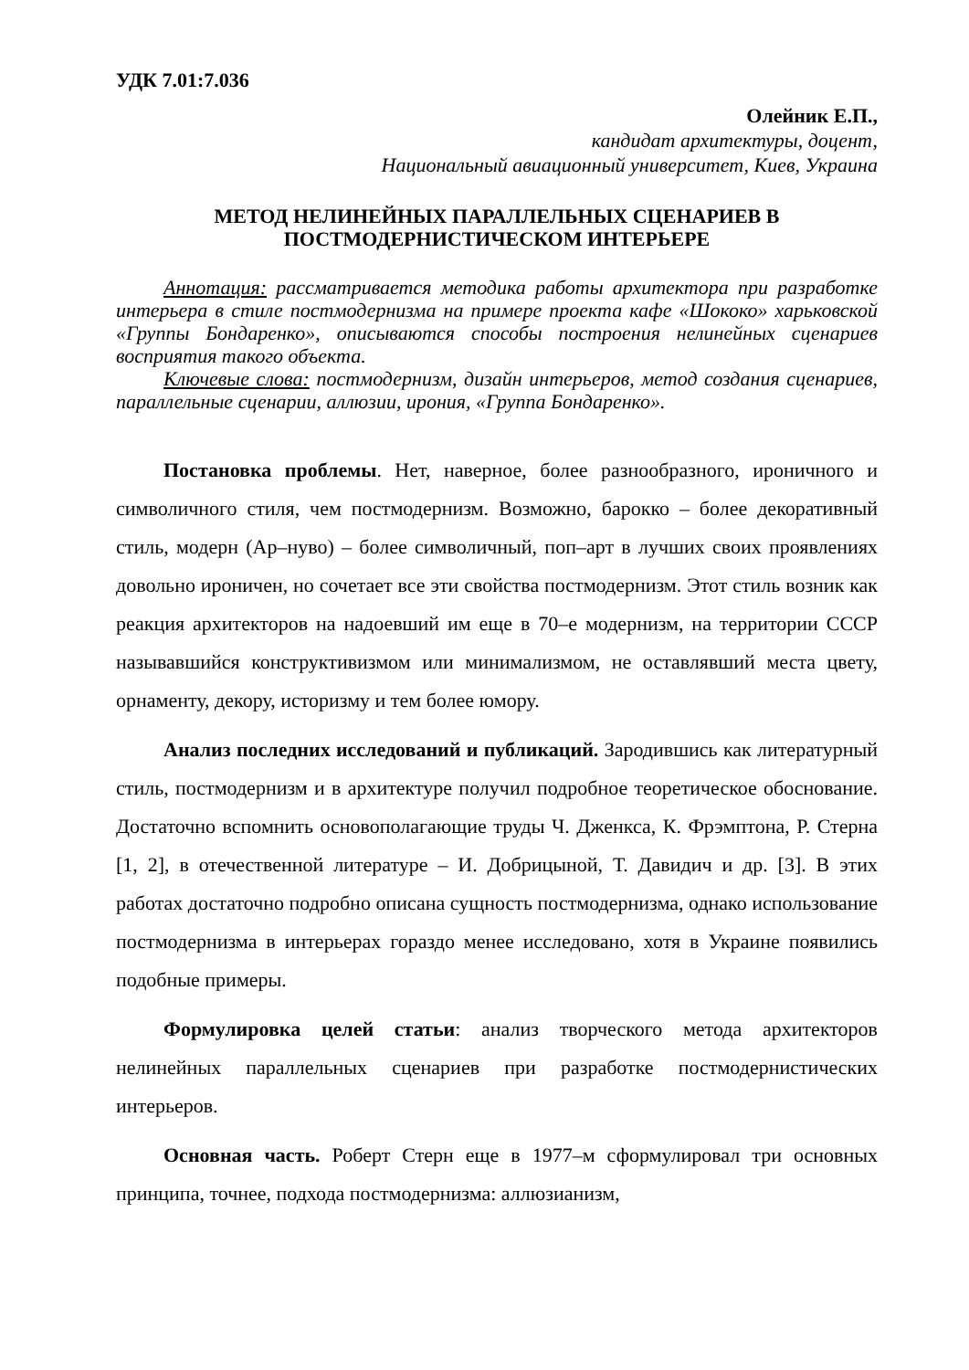УДК 7.01:7.036
Олейник Е.П.,
кандидат архитектуры, доцент,
Национальный авиационный университет, Киев, Украина
МЕТОД НЕЛИНЕЙНЫХ ПАРАЛЛЕЛЬНЫХ СЦЕНАРИЕВ В
ПОСТМОДЕРНИСТИЧЕСКОМ ИНТЕРЬЕРЕ
Аннотация: рассматривается методика работы архитектора при разработке интерьера в стиле постмодернизма на примере проекта кафе «Шококо» харьковской «Группы Бондаренко», описываются способы построения нелинейных сценариев восприятия такого объекта.
Ключевые слова: постмодернизм, дизайн интерьеров, метод создания сценариев, параллельные сценарии, аллюзии, ирония, «Группа Бондаренко».
Постановка проблемы. Нет, наверное, более разнообразного, ироничного и символичного стиля, чем постмодернизм. Возможно, барокко – более декоративный стиль, модерн (Ар–нуво) – более символичный, поп–арт в лучших своих проявлениях довольно ироничен, но сочетает все эти свойства постмодернизм. Этот стиль возник как реакция архитекторов на надоевший им еще в 70–е модернизм, на территории СССР называвшийся конструктивизмом или минимализмом, не оставлявший места цвету, орнаменту, декору, историзму и тем более юмору.
Анализ последних исследований и публикаций. Зародившись как литературный стиль, постмодернизм и в архитектуре получил подробное теоретическое обоснование. Достаточно вспомнить основополагающие труды Ч. Дженкса, К. Фрэмптона, Р. Стерна [1, 2], в отечественной литературе – И. Добрицыной, Т. Давидич и др. [3]. В этих работах достаточно подробно описана сущность постмодернизма, однако использование постмодернизма в интерьерах гораздо менее исследовано, хотя в Украине появились подобные примеры.
Формулировка целей статьи: анализ творческого метода архитекторов нелинейных параллельных сценариев при разработке постмодернистических интерьеров.
Основная часть. Роберт Стерн еще в 1977–м сформулировал три основных принципа, точнее, подхода постмодернизма: аллюзианизм,